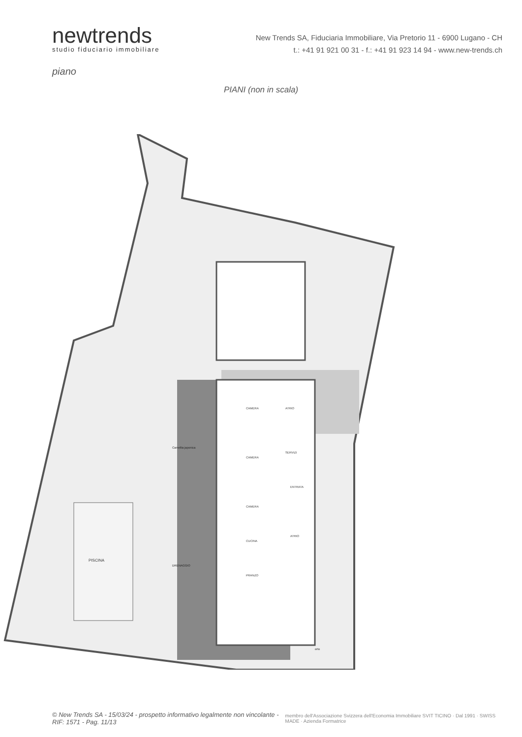newtrends
studio fiduciario immobiliare
New Trends SA, Fiduciaria Immobiliare, Via Pretorio 11 - 6900 Lugano - CH
t.: +41 91 921 00 31 - f.: +41 91 923 14 94 - www.new-trends.ch
piano
PIANI (non in scala)
PISCINA
CAMERA
CAMERA
CAMERA
CUCINA
PRANZO
ATRIO
SERVIZI
ENTRATA
ATRIO
Camellia japonica
DRENAGGIO
orto
© New Trends SA - 15/03/24 - prospetto informativo legalmente non vincolante - RIF: 1571 - Pag. 11/13
membro dell'Associazione Svizzera dell'Economia Immobiliare SVIT TICINO · Dal 1991 · SWISS MADE · Azienda Formatrice